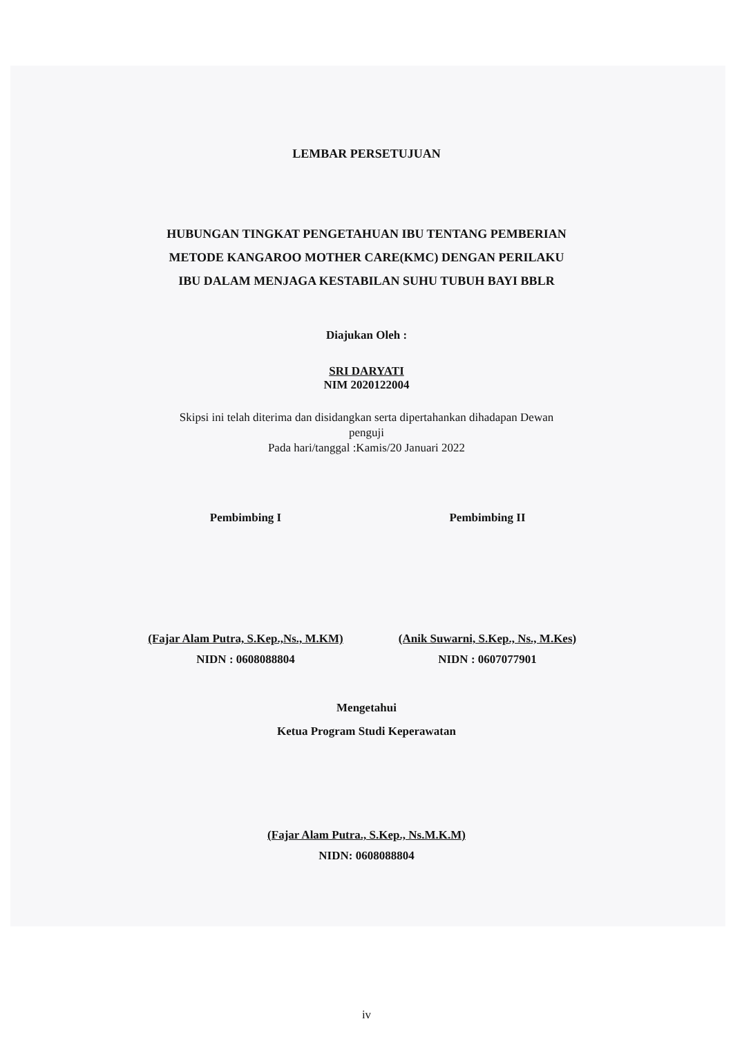LEMBAR PERSETUJUAN
HUBUNGAN TINGKAT PENGETAHUAN IBU TENTANG PEMBERIAN
METODE KANGAROO MOTHER CARE(KMC) DENGAN PERILAKU
IBU DALAM MENJAGA KESTABILAN SUHU TUBUH BAYI BBLR
Diajukan Oleh :
SRI DARYATI
NIM 2020122004
Skipsi ini telah diterima dan disidangkan serta dipertahankan dihadapan Dewan
penguji
Pada hari/tanggal :Kamis/20 Januari 2022
Pembimbing I Pembimbing II
(Fajar Alam Putra, S.Kep.,Ns., M.KM)
NIDN : 0608088804
(Anik Suwarni, S.Kep., Ns., M.Kes)
NIDN : 0607077901
Mengetahui
Ketua Program Studi Keperawatan
(Fajar Alam Putra., S.Kep., Ns.M.K.M)
NIDN: 0608088804
iv